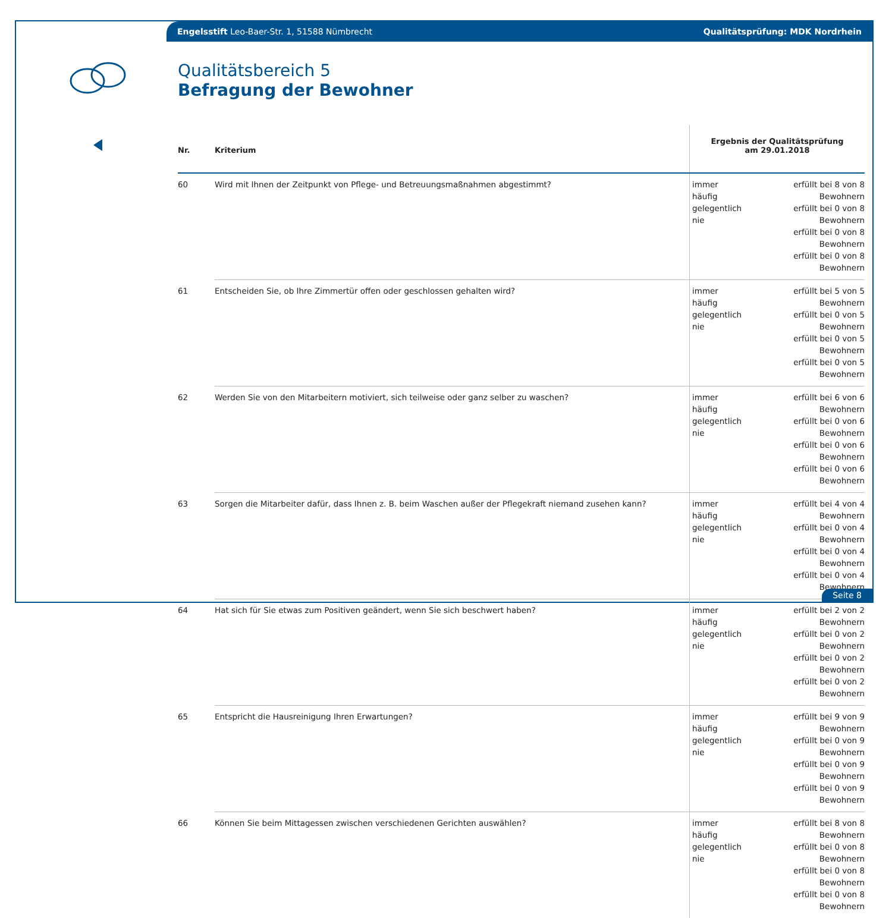Engelsstift Leo-Baer-Str. 1, 51588 Nümbrecht Qualitätsprüfung: MDK Nordrhein
Qualitätsbereich 5
Befragung der Bewohner
| Nr. | Kriterium | Ergebnis der Qualitätsprüfung am 29.01.2018 | |
| --- | --- | --- | --- |
| 60 | Wird mit Ihnen der Zeitpunkt von Pflege- und Betreuungsmaßnahmen abgestimmt? | immer häufig gelegentlich nie | erfüllt bei 8 von 8 Bewohnern erfüllt bei 0 von 8 Bewohnern erfüllt bei 0 von 8 Bewohnern erfüllt bei 0 von 8 Bewohnern |
| 61 | Entscheiden Sie, ob Ihre Zimmertür offen oder geschlossen gehalten wird? | immer häufig gelegentlich nie | erfüllt bei 5 von 5 Bewohnern erfüllt bei 0 von 5 Bewohnern erfüllt bei 0 von 5 Bewohnern erfüllt bei 0 von 5 Bewohnern |
| 62 | Werden Sie von den Mitarbeitern motiviert, sich teilweise oder ganz selber zu waschen? | immer häufig gelegentlich nie | erfüllt bei 6 von 6 Bewohnern erfüllt bei 0 von 6 Bewohnern erfüllt bei 0 von 6 Bewohnern erfüllt bei 0 von 6 Bewohnern |
| 63 | Sorgen die Mitarbeiter dafür, dass Ihnen z. B. beim Waschen außer der Pflegekraft niemand zusehen kann? | immer häufig gelegentlich nie | erfüllt bei 4 von 4 Bewohnern erfüllt bei 0 von 4 Bewohnern erfüllt bei 0 von 4 Bewohnern erfüllt bei 0 von 4 Bewohnern |
| 64 | Hat sich für Sie etwas zum Positiven geändert, wenn Sie sich beschwert haben? | immer häufig gelegentlich nie | erfüllt bei 2 von 2 Bewohnern erfüllt bei 0 von 2 Bewohnern erfüllt bei 0 von 2 Bewohnern erfüllt bei 0 von 2 Bewohnern |
| 65 | Entspricht die Hausreinigung Ihren Erwartungen? | immer häufig gelegentlich nie | erfüllt bei 9 von 9 Bewohnern erfüllt bei 0 von 9 Bewohnern erfüllt bei 0 von 9 Bewohnern erfüllt bei 0 von 9 Bewohnern |
| 66 | Können Sie beim Mittagessen zwischen verschiedenen Gerichten auswählen? | immer häufig gelegentlich nie | erfüllt bei 8 von 8 Bewohnern erfüllt bei 0 von 8 Bewohnern erfüllt bei 0 von 8 Bewohnern erfüllt bei 0 von 8 Bewohnern |
Seite 8